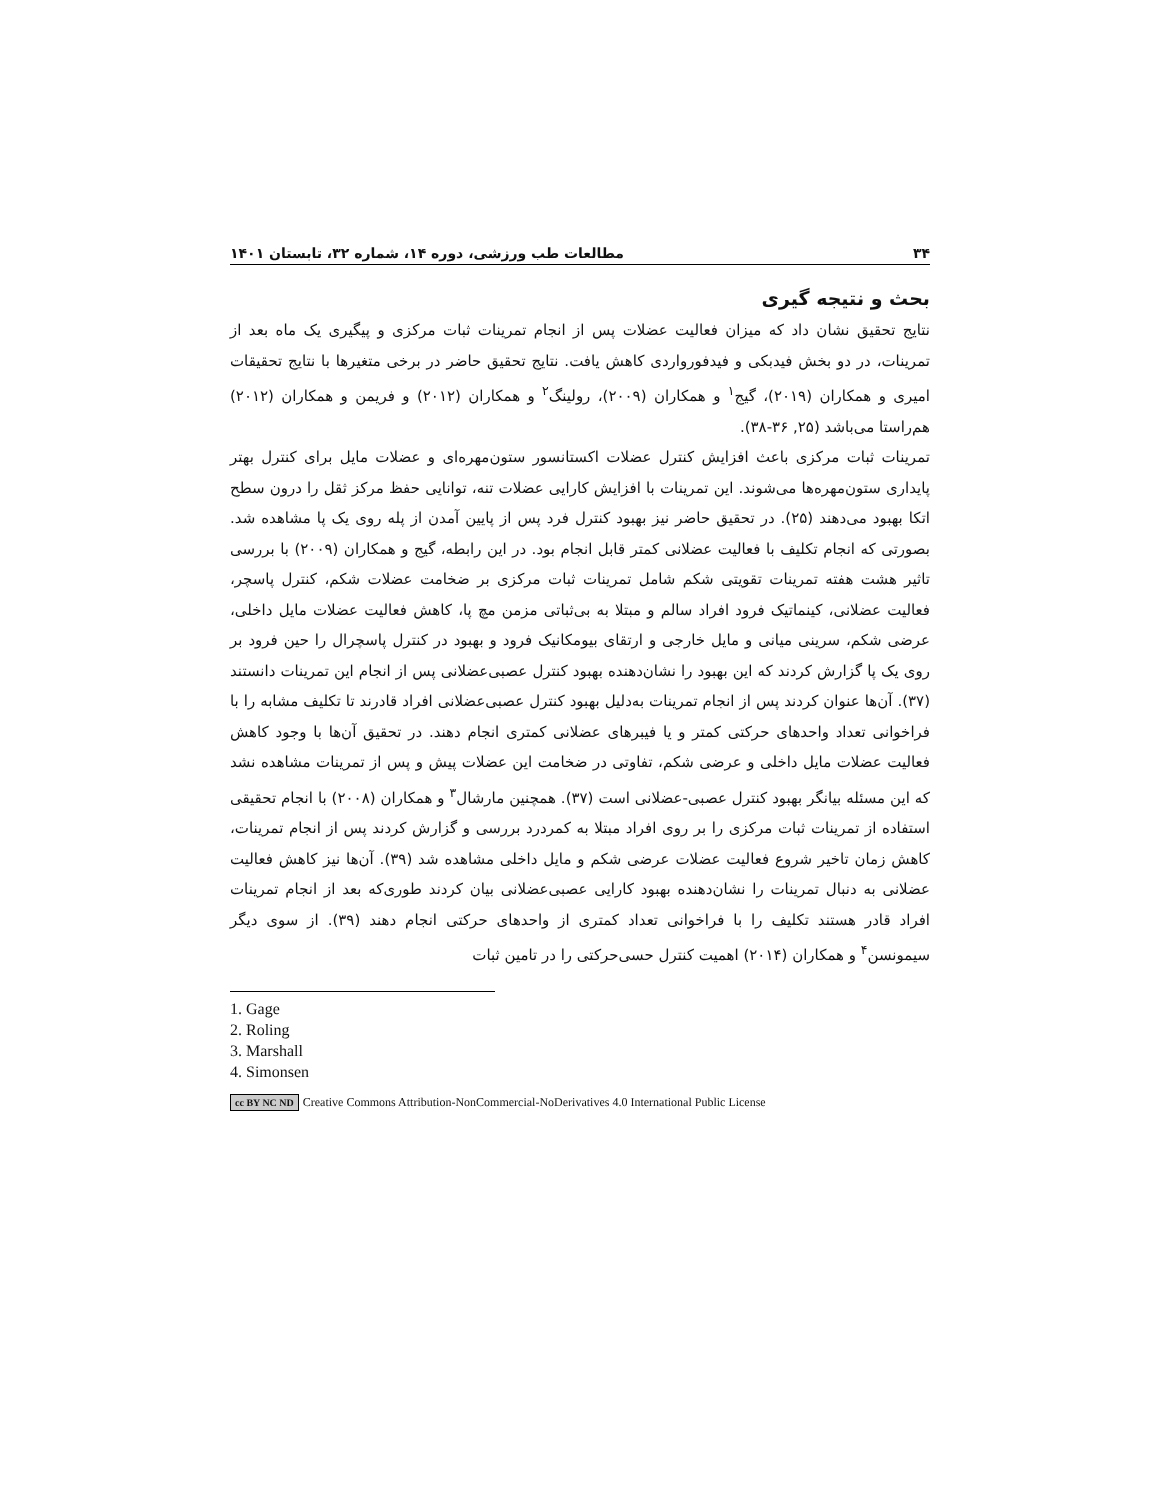۳۴ مطالعات طب ورزشی، دوره ۱۴، شماره ۳۲، تابستان ۱۴۰۱
بحث و نتیجه گیری
نتایج تحقیق نشان داد که میزان فعالیت عضلات پس از انجام تمرینات ثبات مرکزی و پیگیری یک ماه بعد از تمرینات، در دو بخش فیدبکی و فیدفورواردی کاهش یافت. نتایج تحقیق حاضر در برخی متغیرها با نتایج تحقیقات امیری و همکاران (۲۰۱۹)، گیج<sup>۱</sup> و همکاران (۲۰۰۹)، رولینگ<sup>۲</sup> و همکاران (۲۰۱۲) و فریمن و همکاران (۲۰۱۲) هم‌راستا می‌باشد (۲۵, ۳۶-۳۸).
تمرینات ثبات مرکزی باعث افزایش کنترل عضلات اکستانسور ستون‌مهره‌ای و عضلات مایل برای کنترل بهتر پایداری ستون‌مهره‌ها می‌شوند. این تمرینات با افزایش کارایی عضلات تنه، توانایی حفظ مرکز ثقل را درون سطح اتکا بهبود می‌دهند (۲۵). در تحقیق حاضر نیز بهبود کنترل فرد پس از پایین آمدن از پله روی یک پا مشاهده شد. بصورتی که انجام تکلیف با فعالیت عضلانی کمتر قابل انجام بود. در این رابطه، گیج و همکاران (۲۰۰۹) با بررسی تاثیر هشت هفته تمرینات تقویتی شکم شامل تمرینات ثبات مرکزی بر ضخامت عضلات شکم، کنترل پاسچر، فعالیت عضلانی، کینماتیک فرود افراد سالم و مبتلا به بی‌ثباتی مزمن مچ پا، کاهش فعالیت عضلات مایل داخلی، عرضی شکم، سرینی میانی و مایل خارجی و ارتقای بیومکانیک فرود و بهبود در کنترل پاسچرال را حین فرود بر روی یک پا گزارش کردند که این بهبود را نشان‌دهنده بهبود کنترل عصبی‌عضلانی پس از انجام این تمرینات دانستند (۳۷). آن‌ها عنوان کردند پس از انجام تمرینات به‌دلیل بهبود کنترل عصبی‌عضلانی افراد قادرند تا تکلیف مشابه را با فراخوانی تعداد واحدهای حرکتی کمتر و یا فیبرهای عضلانی کمتری انجام دهند. در تحقیق آن‌ها با وجود کاهش فعالیت عضلات مایل داخلی و عرضی شکم، تفاوتی در ضخامت این عضلات پیش و پس از تمرینات مشاهده نشد که این مسئله بیانگر بهبود کنترل عصبی-عضلانی است (۳۷). همچنین مارشال<sup>۳</sup> و همکاران (۲۰۰۸) با انجام تحقیقی استفاده از تمرینات ثبات مرکزی را بر روی افراد مبتلا به کمردرد بررسی و گزارش کردند پس از انجام تمرینات، کاهش زمان تاخیر شروع فعالیت عضلات عرضی شکم و مایل داخلی مشاهده شد (۳۹). آن‌ها نیز کاهش فعالیت عضلانی به دنبال تمرینات را نشان‌دهنده بهبود کارایی عصبی‌عضلانی بیان کردند طوری‌که بعد از انجام تمرینات افراد قادر هستند تکلیف را با فراخوانی تعداد کمتری از واحدهای حرکتی انجام دهند (۳۹). از سوی دیگر سیمونسن<sup>۴</sup> و همکاران (۲۰۱۴) اهمیت کنترل حسی‌حرکتی را در تامین ثبات
1. Gage
2. Roling
3. Marshall
4. Simonsen
cc BY NC ND Creative Commons Attribution-NonCommercial-NoDerivatives 4.0 International Public License